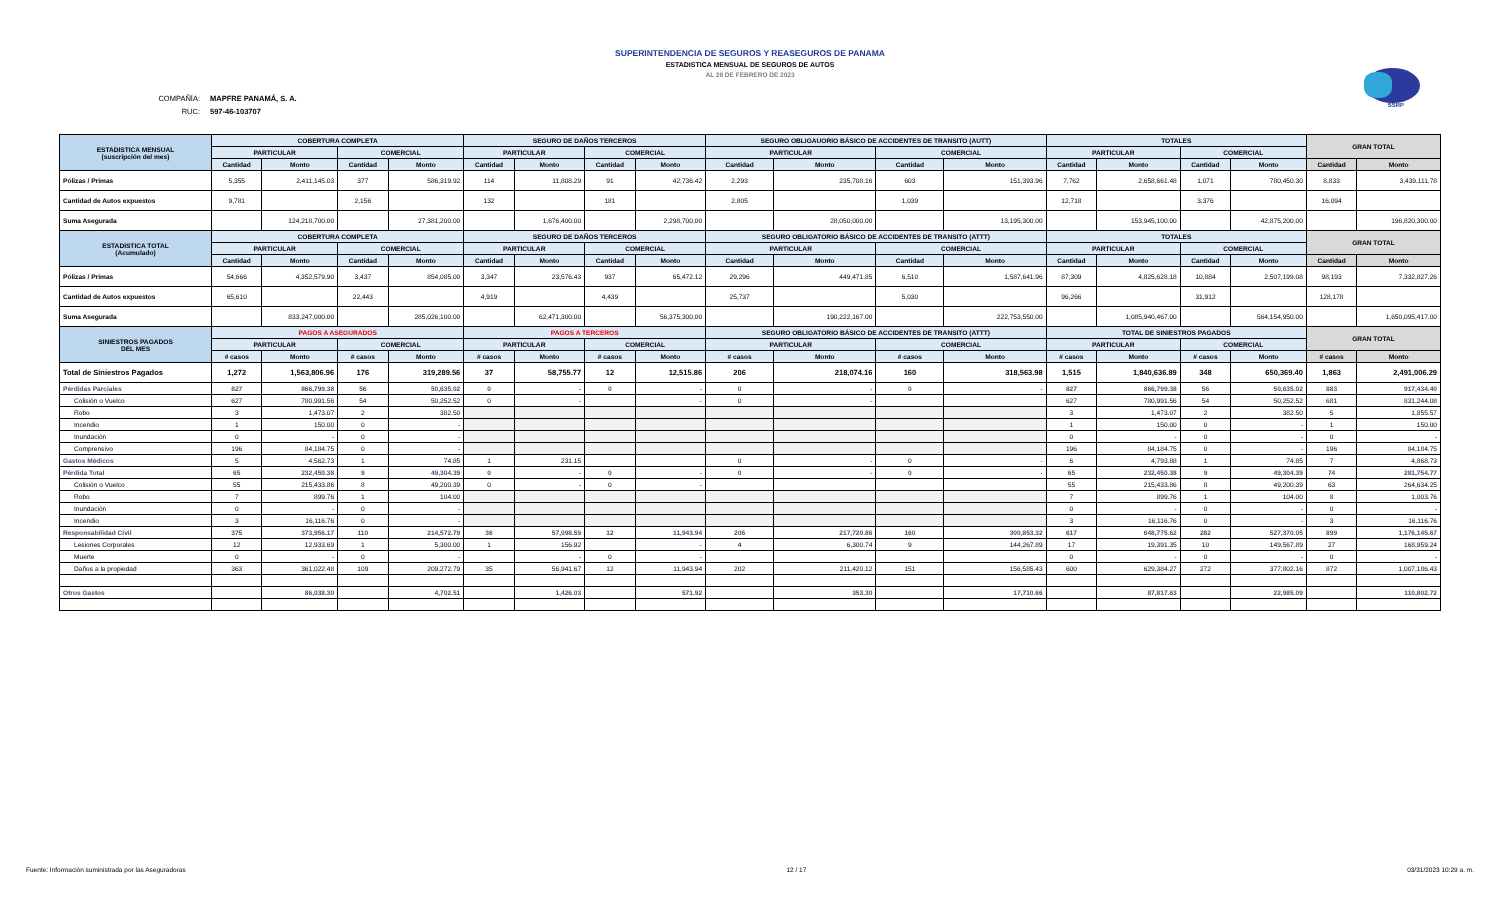SUPERINTENDENCIA DE SEGUROS Y REASEGUROS DE PANAMA
ESTADISTICA MENSUAL DE SEGUROS DE AUTOS
AL 28 DE FEBRERO DE 2023
SSRP
COMPAÑÍA: MAPFRE PANAMÁ, S. A.
RUC: 597-46-103707
| ESTADISTICA MENSUAL (suscripción del mes) | COBERTURA COMPLETA | | | | SEGURO DE DAÑOS TERCEROS | | | | SEGURO OBLIGAUORIO BÁSICO DE ACCIDENTES DE TRANSITO (AUTT) | | | | TOTALES | | | | GRAN TOTAL | |
| --- | --- | --- | --- | --- | --- | --- | --- | --- | --- | --- | --- | --- | --- | --- | --- | --- | --- | --- |
| | PARTICULAR | | COMERCIAL | | PARTICULAR | | COMERCIAL | | PARTICULAR | | COMERCIAL | | PARTICULAR | | COMERCIAL | | | |
| | Cantidad | Monto | Cantidad | Monto | Cantidad | Monto | Cantidad | Monto | Cantidad | Monto | Cantidad | Monto | Cantidad | Monto | Cantidad | Monto | Cantidad | Monto |
| Pólizas / Primas | 5,355 | 2,411,145.03 | 377 | 586,319.92 | 114 | 11,808.29 | 91 | 42,736.42 | 2,293 | 235,708.16 | 603 | 151,393.96 | 7,762 | 2,658,661.48 | 1,071 | 780,450.30 | 8,833 | 3,439,111.78 |
| Cantidad de Autos expuestos | 9,781 | | 2,156 | | 132 | | 181 | | 2,805 | | 1,039 | | 12,718 | | 3,376 | | 16,094 | |
| Suma Asegurada | | 124,218,700.00 | | 27,381,200.00 | | 1,676,400.00 | | 2,298,700.00 | | 28,050,000.00 | | 13,195,300.00 | | 153,945,100.00 | | 42,875,200.00 | | 196,820,300.00 |
| ESTADISTICA TOTAL (Acumulado) | COBERTURA COMPLETA | | | | SEGURO DE DAÑOS TERCEROS | | | | SEGURO OBLIGATORIO BÁSICO DE ACCIDENTES DE TRANSITO (ATTT) | | | | TOTALES | | | | GRAN TOTAL | |
| | PARTICULAR | | COMERCIAL | | PARTICULAR | | COMERCIAL | | PARTICULAR | | COMERCIAL | | PARTICULAR | | COMERCIAL | | | |
| | Cantidad | Monto | Cantidad | Monto | Cantidad | Monto | Cantidad | Monto | Cantidad | Monto | Cantidad | Monto | Cantidad | Monto | Cantidad | Monto | Cantidad | Monto |
| Pólizas / Primas | 54,666 | 4,352,579.90 | 3,437 | 854,085.00 | 3,347 | 23,576.43 | 937 | 65,472.12 | 29,296 | 449,471.85 | 6,510 | 1,587,641.96 | 87,309 | 4,825,628.18 | 10,884 | 2,507,199.08 | 98,193 | 7,332,827.26 |
| Cantidad de Autos expuestos | 65,610 | | 22,443 | | 4,919 | | 4,439 | | 25,737 | | 5,030 | | 96,266 | | 31,912 | | 128,178 | |
| Suma Asegurada | | 833,247,000.00 | | 285,026,100.00 | | 62,471,300.00 | | 56,375,300.00 | | 190,222,167.00 | | 222,753,550.00 | | 1,085,940,467.00 | | 564,154,950.00 | | 1,650,095,417.00 |
| SINIESTROS PAGADOS DEL MES | PAGOS A ASEGURADOS | | | | PAGOS A TERCEROS | | | | SEGURO OBLIGATORIO BÁSICO DE ACCIDENTES DE TRANSITO (ATTT) | | | | TOTAL DE SINIESTROS PAGADOS | | | | GRAN TOTAL | |
| | PARTICULAR | | COMERCIAL | | PARTICULAR | | COMERCIAL | | PARTICULAR | | COMERCIAL | | PARTICULAR | | COMERCIAL | | | |
| | # casos | Monto | # casos | Monto | # casos | Monto | # casos | Monto | # casos | Monto | # casos | Monto | # casos | Monto | # casos | Monto | # casos | Monto |
| Total de Siniestros Pagados | 1,272 | 1,563,806.96 | 176 | 319,289.56 | 37 | 58,755.77 | 12 | 12,515.86 | 206 | 218,074.16 | 160 | 318,563.98 | 1,515 | 1,840,636.89 | 348 | 650,369.40 | 1,863 | 2,491,006.29 |
| Pérdidas Parciales | 827 | 866,799.38 | 56 | 50,635.02 | 0 | - | 0 | - | 0 | - | 0 | - | 827 | 866,799.38 | 56 | 50,635.02 | 883 | 917,434.40 |
| Colisión o Vuelco | 627 | 780,991.56 | 54 | 50,252.52 | 0 | - | | - | 0 | - | | | 627 | 780,991.56 | 54 | 50,252.52 | 681 | 831,244.08 |
| Robo | 3 | 1,473.07 | 2 | 382.50 | | | | | | | | | 3 | 1,473.07 | 2 | 382.50 | 5 | 1,855.57 |
| Incendio | 1 | 150.00 | 0 | - | | | | | | | | | 1 | 150.00 | 0 | - | 1 | 150.00 |
| Inundación | 0 | - | 0 | - | | | | | | | | | 0 | - | 0 | - | 0 | - |
| Comprensivo | 196 | 84,184.75 | 0 | - | | | | | | | | | 196 | 84,184.75 | 0 | - | 196 | 84,184.75 |
| Gastos Médicos | 5 | 4,562.73 | 1 | 74.85 | 1 | 231.15 | | | 0 | - | 0 | - | 6 | 4,793.88 | 1 | 74.85 | 7 | 4,868.73 |
| Pérdida Total | 65 | 232,450.38 | 9 | 49,304.39 | 0 | - | 0 | - | 0 | - | 0 | - | 65 | 232,450.38 | 9 | 49,304.39 | 74 | 281,754.77 |
| Colisión o Vuelco | 55 | 215,433.86 | 8 | 49,200.39 | 0 | - | 0 | - | | | | | 55 | 215,433.86 | 8 | 49,200.39 | 63 | 264,634.25 |
| Robo | 7 | 899.76 | 1 | 104.00 | | | | | | | | | 7 | 899.76 | 1 | 104.00 | 8 | 1,003.76 |
| Inundación | 0 | - | 0 | - | | | | | | | | | 0 | - | 0 | - | 0 | - |
| Incendio | 3 | 16,116.76 | 0 | - | | | | | | | | | 3 | 16,116.76 | 0 | - | 3 | 16,116.76 |
| Responsabilidad Civil | 375 | 373,956.17 | 110 | 214,572.79 | 36 | 57,098.59 | 12 | 11,943.94 | 206 | 217,720.86 | 160 | 300,853.32 | 617 | 648,775.62 | 282 | 527,370.05 | 899 | 1,176,145.67 |
| Lesiones Corporales | 12 | 12,933.69 | 1 | 5,300.00 | 1 | 156.92 | | - | 4 | 6,300.74 | 9 | 144,267.89 | 17 | 19,391.35 | 10 | 149,567.89 | 27 | 168,959.24 |
| Muerte | 0 | - | 0 | - | | - | 0 | - | | | | | 0 | - | 0 | - | 0 | - |
| Daños a la propiedad | 363 | 361,022.48 | 109 | 209,272.79 | 35 | 56,941.67 | 12 | 11,943.94 | 202 | 211,420.12 | 151 | 156,585.43 | 600 | 629,384.27 | 272 | 377,802.16 | 872 | 1,007,186.43 |
| Otros Gastos | | 86,038.30 | | 4,702.51 | | 1,426.03 | | 571.92 | | 353.30 | | 17,710.66 | | 87,817.63 | | 22,985.09 | | 110,802.72 |
Fuente: Información suministrada por las Aseguradoras 12 / 17 03/31/2023 10:29 a. m.